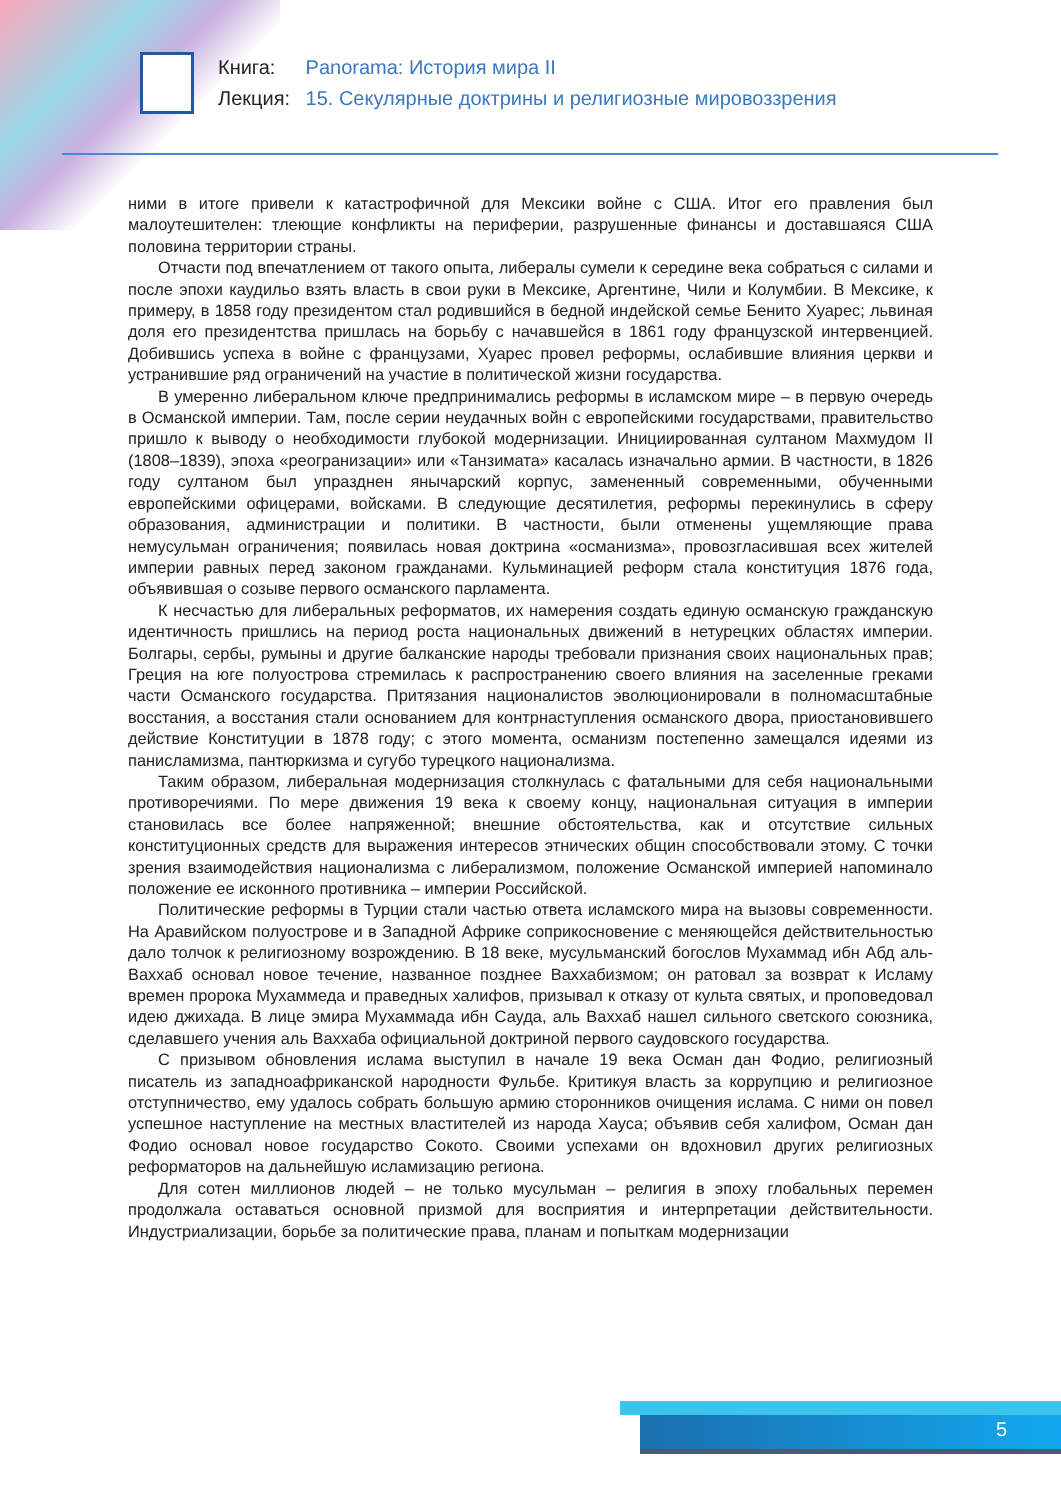Книга: Panorama: История мира II
Лекция: 15. Секулярные доктрины и религиозные мировоззрения
ними в итоге привели к катастрофичной для Мексики войне с США. Итог его правления был малоутешителен: тлеющие конфликты на периферии, разрушенные финансы и доставшаяся США половина территории страны.
Отчасти под впечатлением от такого опыта, либералы сумели к середине века собраться с силами и после эпохи каудильо взять власть в свои руки в Мексике, Аргентине, Чили и Колумбии. В Мексике, к примеру, в 1858 году президентом стал родившийся в бедной индейской семье Бенито Хуарес; львиная доля его президентства пришлась на борьбу с начавшейся в 1861 году французской интервенцией. Добившись успеха в войне с французами, Хуарес провел реформы, ослабившие влияния церкви и устранившие ряд ограничений на участие в политической жизни государства.
В умеренно либеральном ключе предпринимались реформы в исламском мире – в первую очередь в Османской империи. Там, после серии неудачных войн с европейскими государствами, правительство пришло к выводу о необходимости глубокой модернизации. Инициированная султаном Махмудом II (1808–1839), эпоха «реогранизации» или «Танзимата» касалась изначально армии. В частности, в 1826 году султаном был упразднен янычарский корпус, замененный современными, обученными европейскими офицерами, войсками. В следующие десятилетия, реформы перекинулись в сферу образования, администрации и политики. В частности, были отменены ущемляющие права немусульман ограничения; появилась новая доктрина «османизма», провозгласившая всех жителей империи равных перед законом гражданами. Кульминацией реформ стала конституция 1876 года, объявившая о созыве первого османского парламента.
К несчастью для либеральных реформатов, их намерения создать единую османскую гражданскую идентичность пришлись на период роста национальных движений в нетурецких областях империи. Болгары, сербы, румыны и другие балканские народы требовали признания своих национальных прав; Греция на юге полуострова стремилась к распространению своего влияния на заселенные греками части Османского государства. Притязания националистов эволюционировали в полномасштабные восстания, а восстания стали основанием для контрнаступления османского двора, приостановившего действие Конституции в 1878 году; с этого момента, османизм постепенно замещался идеями из панисламизма, пантюркизма и сугубо турецкого национализма.
Таким образом, либеральная модернизация столкнулась с фатальными для себя национальными противоречиями. По мере движения 19 века к своему концу, национальная ситуация в империи становилась все более напряженной; внешние обстоятельства, как и отсутствие сильных конституционных средств для выражения интересов этнических общин способствовали этому. С точки зрения взаимодействия национализма с либерализмом, положение Османской империей напоминало положение ее исконного противника – империи Российской.
Политические реформы в Турции стали частью ответа исламского мира на вызовы современности. На Аравийском полуострове и в Западной Африке соприкосновение с меняющейся действительностью дало толчок к религиозному возрождению. В 18 веке, мусульманский богослов Мухаммад ибн Абд аль-Ваххаб основал новое течение, названное позднее Ваххабизмом; он ратовал за возврат к Исламу времен пророка Мухаммеда и праведных халифов, призывал к отказу от культа святых, и проповедовал идею джихада. В лице эмира Мухаммада ибн Сауда, аль Ваххаб нашел сильного светского союзника, сделавшего учения аль Ваххаба официальной доктриной первого саудовского государства.
С призывом обновления ислама выступил в начале 19 века Осман дан Фодио, религиозный писатель из западноафриканской народности Фульбе. Критикуя власть за коррупцию и религиозное отступничество, ему удалось собрать большую армию сторонников очищения ислама. С ними он повел успешное наступление на местных властителей из народа Хауса; объявив себя халифом, Осман дан Фодио основал новое государство Сокото. Своими успехами он вдохновил других религиозных реформаторов на дальнейшую исламизацию региона.
Для сотен миллионов людей – не только мусульман – религия в эпоху глобальных перемен продолжала оставаться основной призмой для восприятия и интерпретации действительности. Индустриализации, борьбе за политические права, планам и попыткам модернизации
5